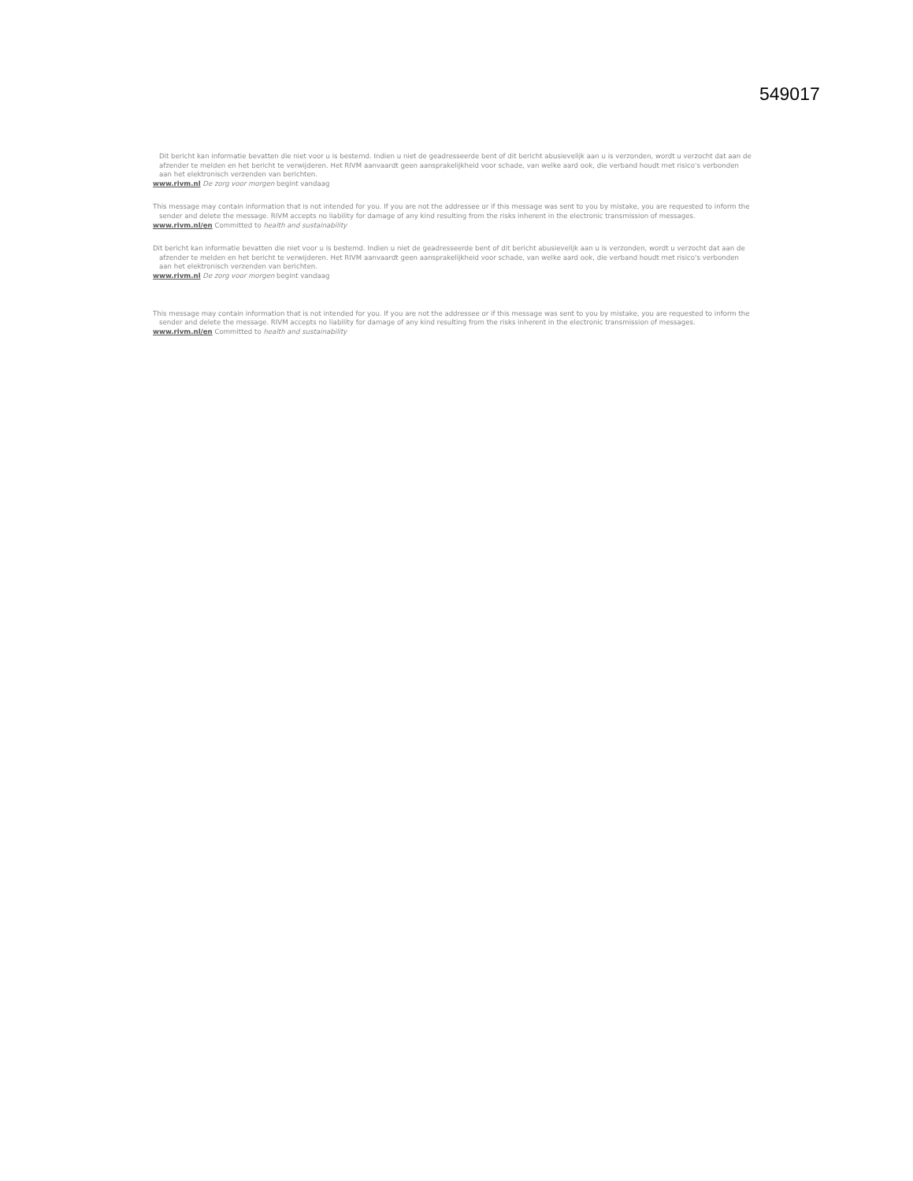549017
Dit bericht kan informatie bevatten die niet voor u is bestemd. Indien u niet de geadresseerde bent of dit bericht abusievelijk aan u is verzonden, wordt u verzocht dat aan de afzender te melden en het bericht te verwijderen. Het RIVM aanvaardt geen aansprakelijkheid voor schade, van welke aard ook, die verband houdt met risico's verbonden aan het elektronisch verzenden van berichten.
www.rivm.nl De zorg voor morgen begint vandaag
This message may contain information that is not intended for you. If you are not the addressee or if this message was sent to you by mistake, you are requested to inform the sender and delete the message. RIVM accepts no liability for damage of any kind resulting from the risks inherent in the electronic transmission of messages.
www.rivm.nl/en Committed to health and sustainability
Dit bericht kan informatie bevatten die niet voor u is bestemd. Indien u niet de geadresseerde bent of dit bericht abusievelijk aan u is verzonden, wordt u verzocht dat aan de afzender te melden en het bericht te verwijderen. Het RIVM aanvaardt geen aansprakelijkheid voor schade, van welke aard ook, die verband houdt met risico's verbonden aan het elektronisch verzenden van berichten.
www.rivm.nl De zorg voor morgen begint vandaag
This message may contain information that is not intended for you. If you are not the addressee or if this message was sent to you by mistake, you are requested to inform the sender and delete the message. RIVM accepts no liability for damage of any kind resulting from the risks inherent in the electronic transmission of messages.
www.rivm.nl/en Committed to health and sustainability